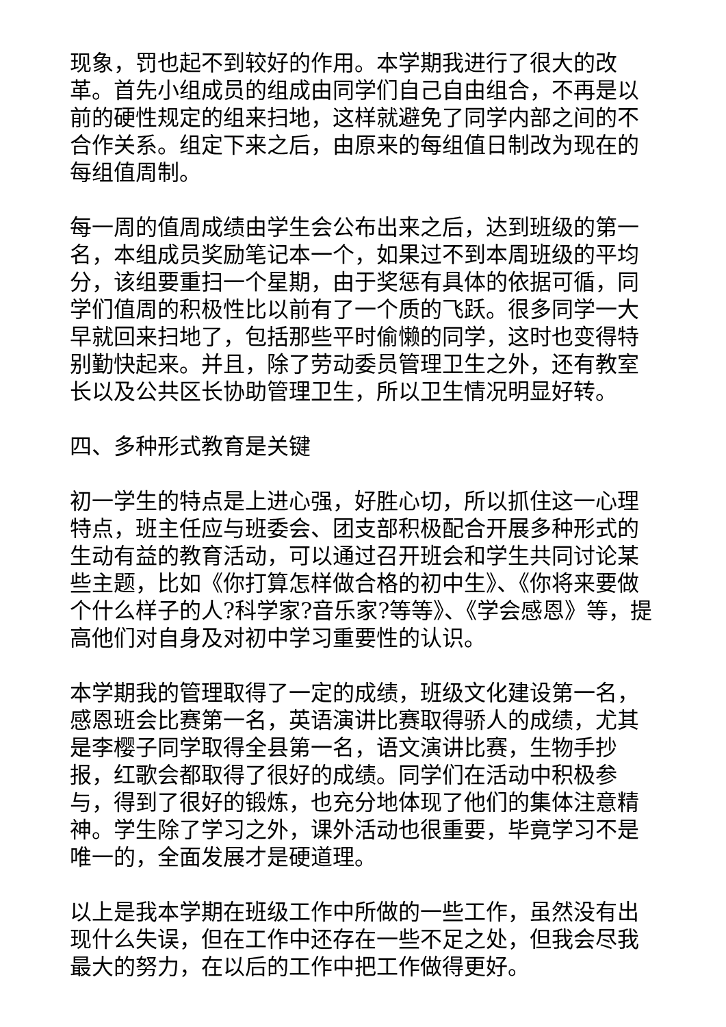现象，罚也起不到较好的作用。本学期我进行了很大的改革。首先小组成员的组成由同学们自己自由组合，不再是以前的硬性规定的组来扫地，这样就避免了同学内部之间的不合作关系。组定下来之后，由原来的每组值日制改为现在的每组值周制。
每一周的值周成绩由学生会公布出来之后，达到班级的第一名，本组成员奖励笔记本一个，如果过不到本周班级的平均分，该组要重扫一个星期，由于奖惩有具体的依据可循，同学们值周的积极性比以前有了一个质的飞跃。很多同学一大早就回来扫地了，包括那些平时偷懒的同学，这时也变得特别勤快起来。并且，除了劳动委员管理卫生之外，还有教室长以及公共区长协助管理卫生，所以卫生情况明显好转。
四、多种形式教育是关键
初一学生的特点是上进心强，好胜心切，所以抓住这一心理特点，班主任应与班委会、团支部积极配合开展多种形式的生动有益的教育活动，可以通过召开班会和学生共同讨论某些主题，比如《你打算怎样做合格的初中生》、《你将来要做个什么样子的人?科学家?音乐家?等等》、《学会感恩》等，提高他们对自身及对初中学习重要性的认识。
本学期我的管理取得了一定的成绩，班级文化建设第一名，感恩班会比赛第一名，英语演讲比赛取得骄人的成绩，尤其是李樱子同学取得全县第一名，语文演讲比赛，生物手抄报，红歌会都取得了很好的成绩。同学们在活动中积极参与，得到了很好的锻炼，也充分地体现了他们的集体注意精神。学生除了学习之外，课外活动也很重要，毕竟学习不是唯一的，全面发展才是硬道理。
以上是我本学期在班级工作中所做的一些工作，虽然没有出现什么失误，但在工作中还存在一些不足之处，但我会尽我最大的努力，在以后的工作中把工作做得更好。